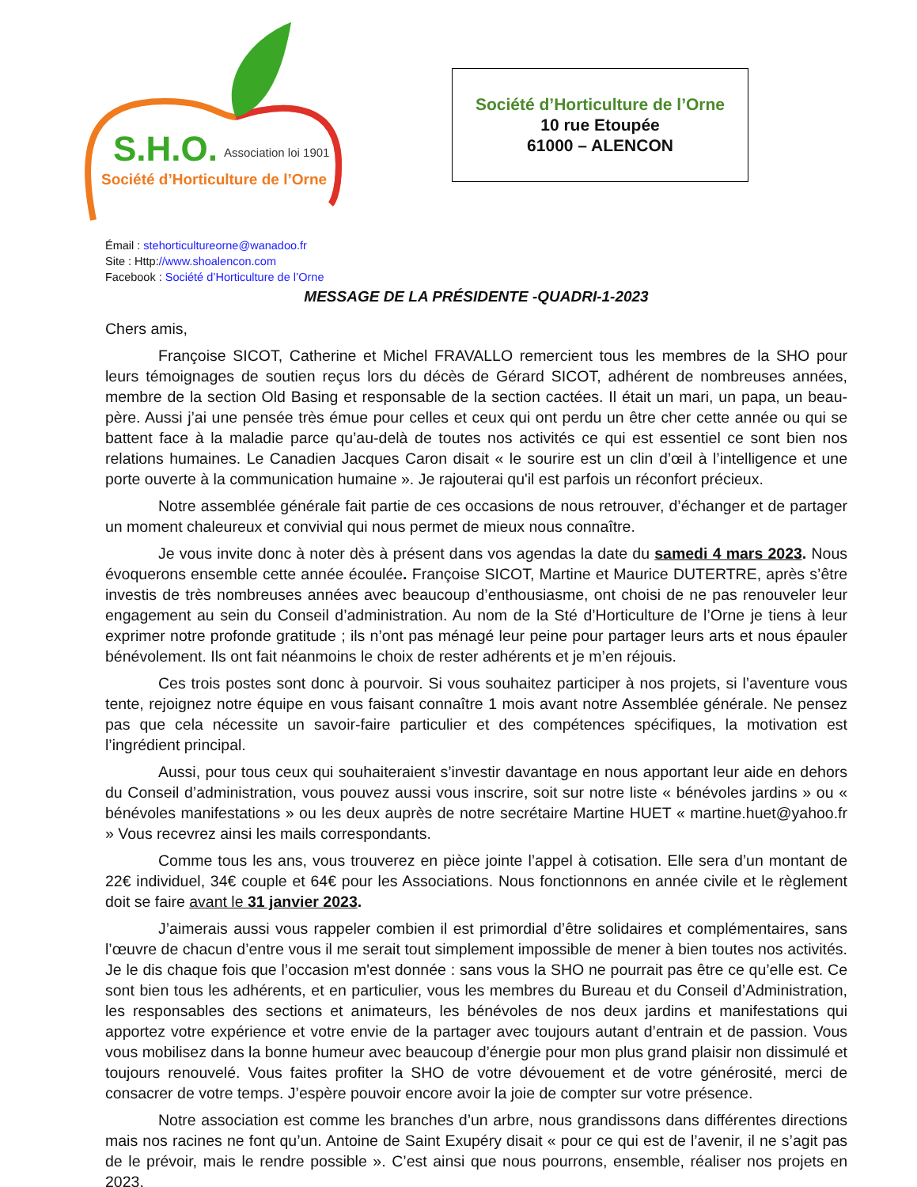S.H.O.
Association loi 1901
Société d’Horticulture de l’Orne
Société d’Horticulture de l’Orne
10 rue Etoupée
61000 – ALENCON
Émail : stehorticultureorne@wanadoo.fr
Site : Http://www.shoalencon.com
Facebook : Société d’Horticulture de l’Orne
MESSAGE DE LA PRÉSIDENTE -QUADRI-1-2023
Chers amis,
Françoise SICOT, Catherine et Michel FRAVALLO remercient tous les membres de la SHO pour leurs témoignages de soutien reçus lors du décès de Gérard SICOT, adhérent de nombreuses années, membre de la section Old Basing et responsable de la section cactées. Il était un mari, un papa, un beau-père. Aussi j’ai une pensée très émue pour celles et ceux qui ont perdu un être cher cette année ou qui se battent face à la maladie parce qu’au-delà de toutes nos activités ce qui est essentiel ce sont bien nos relations humaines. Le Canadien Jacques Caron disait « le sourire est un clin d’œil à l’intelligence et une porte ouverte à la communication humaine ». Je rajouterai qu'il est parfois un réconfort précieux.
Notre assemblée générale fait partie de ces occasions de nous retrouver, d’échanger et de partager un moment chaleureux et convivial qui nous permet de mieux nous connaître.
Je vous invite donc à noter dès à présent dans vos agendas la date du samedi 4 mars 2023. Nous évoquerons ensemble cette année écoulée. Françoise SICOT, Martine et Maurice DUTERTRE, après s’être investis de très nombreuses années avec beaucoup d’enthousiasme, ont choisi de ne pas renouveler leur engagement au sein du Conseil d’administration. Au nom de la Sté d’Horticulture de l’Orne je tiens à leur exprimer notre profonde gratitude ; ils n’ont pas ménagé leur peine pour partager leurs arts et nous épauler bénévolement. Ils ont fait néanmoins le choix de rester adhérents et je m’en réjouis.
Ces trois postes sont donc à pourvoir. Si vous souhaitez participer à nos projets, si l’aventure vous tente, rejoignez notre équipe en vous faisant connaître 1 mois avant notre Assemblée générale. Ne pensez pas que cela nécessite un savoir-faire particulier et des compétences spécifiques, la motivation est l’ingrédient principal.
Aussi, pour tous ceux qui souhaiteraient s’investir davantage en nous apportant leur aide en dehors du Conseil d’administration, vous pouvez aussi vous inscrire, soit sur notre liste « bénévoles jardins » ou « bénévoles manifestations » ou les deux auprès de notre secrétaire Martine HUET « martine.huet@yahoo.fr » Vous recevrez ainsi les mails correspondants.
Comme tous les ans, vous trouverez en pièce jointe l’appel à cotisation. Elle sera d’un montant de 22€ individuel, 34€ couple et 64€ pour les Associations. Nous fonctionnons en année civile et le règlement doit se faire avant le 31 janvier 2023.
J’aimerais aussi vous rappeler combien il est primordial d’être solidaires et complémentaires, sans l’œuvre de chacun d’entre vous il me serait tout simplement impossible de mener à bien toutes nos activités. Je le dis chaque fois que l’occasion m'est donnée : sans vous la SHO ne pourrait pas être ce qu’elle est. Ce sont bien tous les adhérents, et en particulier, vous les membres du Bureau et du Conseil d’Administration, les responsables des sections et animateurs, les bénévoles de nos deux jardins et manifestations qui apportez votre expérience et votre envie de la partager avec toujours autant d’entrain et de passion. Vous vous mobilisez dans la bonne humeur avec beaucoup d’énergie pour mon plus grand plaisir non dissimulé et toujours renouvelé. Vous faites profiter la SHO de votre dévouement et de votre générosité, merci de consacrer de votre temps. J’espère pouvoir encore avoir la joie de compter sur votre présence.
Notre association est comme les branches d’un arbre, nous grandissons dans différentes directions mais nos racines ne font qu’un. Antoine de Saint Exupéry disait « pour ce qui est de l’avenir, il ne s’agit pas de le prévoir, mais le rendre possible ». C’est ainsi que nous pourrons, ensemble, réaliser nos projets en 2023.